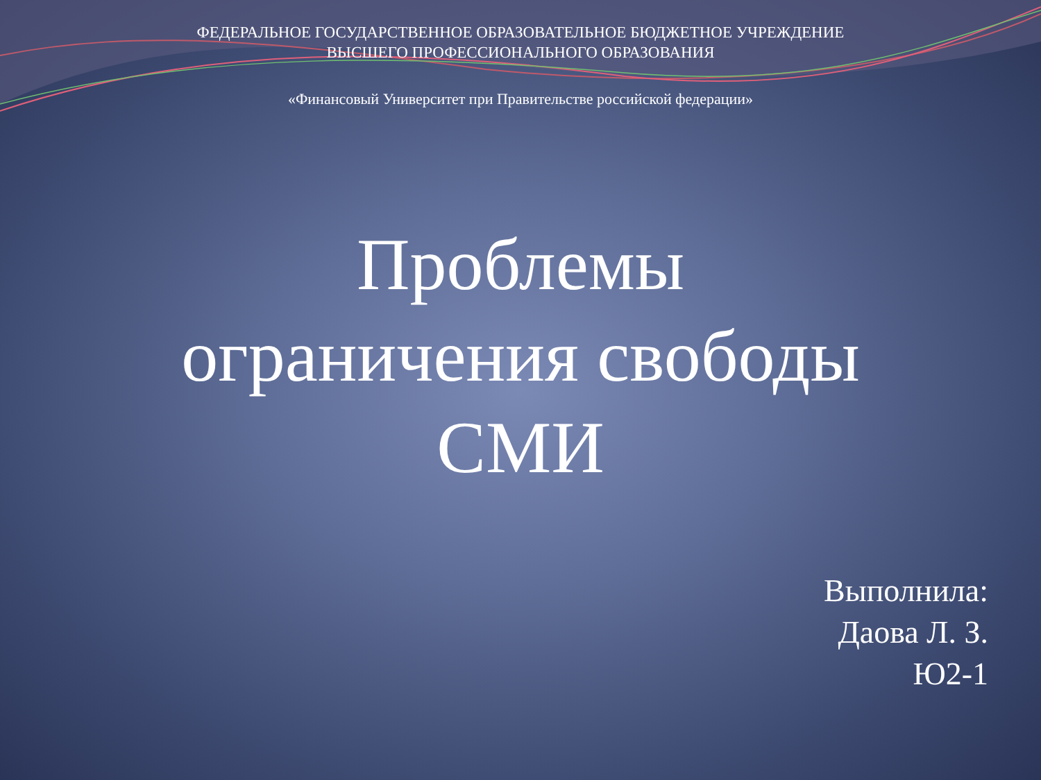ФЕДЕРАЛЬНОЕ ГОСУДАРСТВЕННОЕ ОБРАЗОВАТЕЛЬНОЕ БЮДЖЕТНОЕ УЧРЕЖДЕНИЕ
ВЫСШЕГО ПРОФЕССИОНАЛЬНОГО ОБРАЗОВАНИЯ
«Финансовый Университет при Правительстве российской федерации»
Проблемы
ограничения свободы
СМИ
Выполнила:
Даова Л. З.
Ю2-1